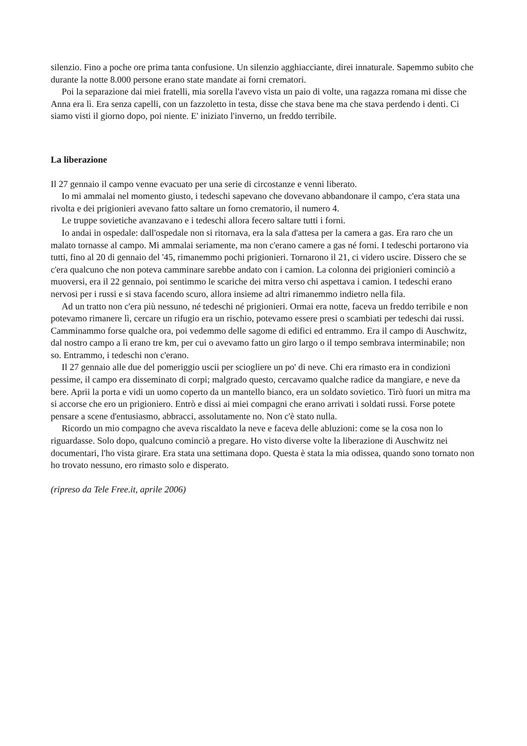silenzio. Fino a poche ore prima tanta confusione. Un silenzio agghiacciante, direi innaturale. Sapemmo subito che durante la notte 8.000 persone erano state mandate ai forni crematori.
Poi la separazione dai miei fratelli, mia sorella l'avevo vista un paio di volte, una ragazza romana mi disse che Anna era lì. Era senza capelli, con un fazzoletto in testa, disse che stava bene ma che stava perdendo i denti. Ci siamo visti il giorno dopo, poi niente. E' iniziato l'inverno, un freddo terribile.
La liberazione
Il 27 gennaio il campo venne evacuato per una serie di circostanze e venni liberato.
Io mi ammalai nel momento giusto, i tedeschi sapevano che dovevano abbandonare il campo, c'era stata una rivolta e dei prigionieri avevano fatto saltare un forno crematorio, il numero 4.
Le truppe sovietiche avanzavano e i tedeschi allora fecero saltare tutti i forni.
Io andai in ospedale: dall'ospedale non si ritornava, era la sala d'attesa per la camera a gas. Era raro che un malato tornasse al campo. Mi ammalai seriamente, ma non c'erano camere a gas né forni. I tedeschi portarono via tutti, fino al 20 di gennaio del '45, rimanemmo pochi prigionieri. Tornarono il 21, ci videro uscire. Dissero che se c'era qualcuno che non poteva camminare sarebbe andato con i camion. La colonna dei prigionieri cominciò a muoversi, era il 22 gennaio, poi sentimmo le scariche dei mitra verso chi aspettava i camion. I tedeschi erano nervosi per i russi e si stava facendo scuro, allora insieme ad altri rimanemmo indietro nella fila.
Ad un tratto non c'era più nessuno, né tedeschi né prigionieri. Ormai era notte, faceva un freddo terribile e non potevamo rimanere lì, cercare un rifugio era un rischio, potevamo essere presi o scambiati per tedeschi dai russi. Camminammo forse qualche ora, poi vedemmo delle sagome di edifici ed entrammo. Era il campo di Auschwitz, dal nostro campo a lì erano tre km, per cui o avevamo fatto un giro largo o il tempo sembrava interminabile; non so. Entrammo, i tedeschi non c'erano.
Il 27 gennaio alle due del pomeriggio uscii per sciogliere un po' di neve. Chi era rimasto era in condizioni pessime, il campo era disseminato di corpi; malgrado questo, cercavamo qualche radice da mangiare, e neve da bere. Aprii la porta e vidi un uomo coperto da un mantello bianco, era un soldato sovietico. Tirò fuori un mitra ma si accorse che ero un prigioniero. Entrò e dissi ai miei compagni che erano arrivati i soldati russi. Forse potete pensare a scene d'entusiasmo, abbracci, assolutamente no. Non c'è stato nulla.
Ricordo un mio compagno che aveva riscaldato la neve e faceva delle abluzioni: come se la cosa non lo riguardasse. Solo dopo, qualcuno cominciò a pregare. Ho visto diverse volte la liberazione di Auschwitz nei documentari, l'ho vista girare. Era stata una settimana dopo. Questa è stata la mia odissea, quando sono tornato non ho trovato nessuno, ero rimasto solo e disperato.
(ripreso da Tele Free.it, aprile 2006)